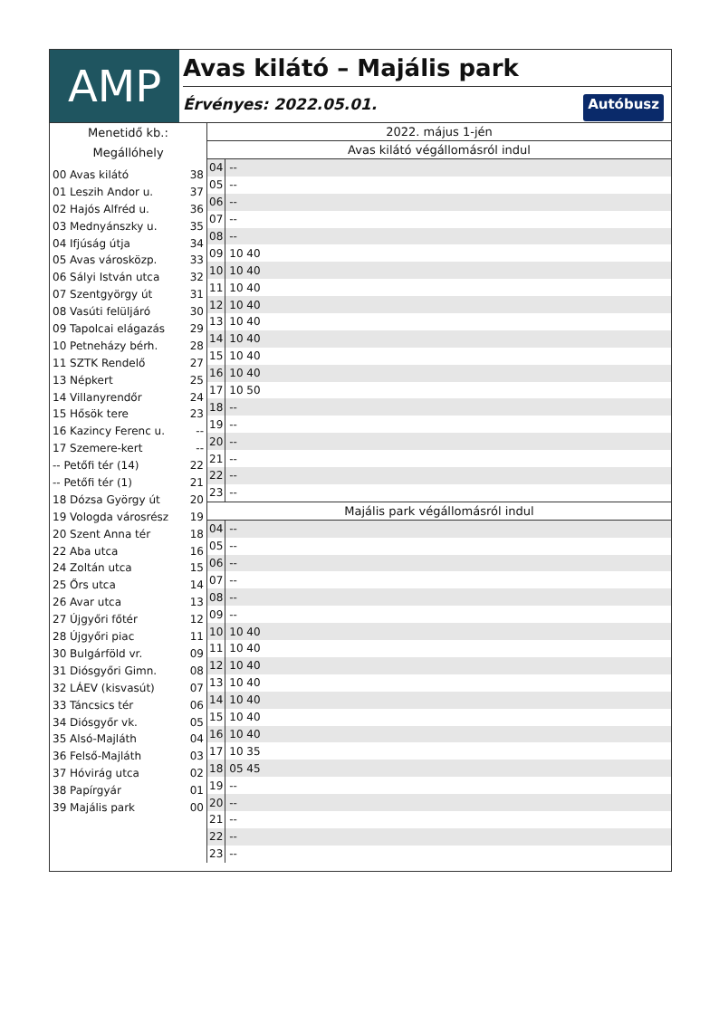AMP
Avas kilátó – Majális park
Érvényes: 2022.05.01. Autóbusz
Menetidő kb.:
Megállóhely
00 Avas kilátó 38
01 Leszih Andor u. 37
02 Hajós Alfréd u. 36
03 Mednyánszky u. 35
04 Ifjúság útja 34
05 Avas városközp. 33
06 Sályi István utca 32
07 Szentgyörgy út 31
08 Vasúti felüljáró 30
09 Tapolcai elágazás 29
10 Petneházy bérh. 28
11 SZTK Rendelő 27
13 Népkert 25
14 Villanyrendőr 24
15 Hősök tere 23
16 Kazincy Ferenc u. --
17 Szemere-kert --
-- Petőfi tér (14) 22
-- Petőfi tér (1) 21
18 Dózsa György út 20
19 Vologda városrész 19
20 Szent Anna tér 18
22 Aba utca 16
24 Zoltán utca 15
25 Őrs utca 14
26 Avar utca 13
27 Újgyőri főtér 12
28 Újgyőri piac 11
30 Bulgárföld vr. 09
31 Diósgyőri Gimn. 08
32 LÁEV (kisvasút) 07
33 Táncsics tér 06
34 Diósgyőr vk. 05
35 Alsó-Majláth 04
36 Felső-Majláth 03
37 Hóvirág utca 02
38 Papírgyár 01
39 Majális park 00
2022. május 1-jén
Avas kilátó végállomásról indul
| 04 | -- |
| 05 | -- |
| 06 | -- |
| 07 | -- |
| 08 | -- |
| 09 | 10 40 |
| 10 | 10 40 |
| 11 | 10 40 |
| 12 | 10 40 |
| 13 | 10 40 |
| 14 | 10 40 |
| 15 | 10 40 |
| 16 | 10 40 |
| 17 | 10 50 |
| 18 | -- |
| 19 | -- |
| 20 | -- |
| 21 | -- |
| 22 | -- |
| 23 | -- |
Majális park végállomásról indul
| 04 | -- |
| 05 | -- |
| 06 | -- |
| 07 | -- |
| 08 | -- |
| 09 | -- |
| 10 | 10 40 |
| 11 | 10 40 |
| 12 | 10 40 |
| 13 | 10 40 |
| 14 | 10 40 |
| 15 | 10 40 |
| 16 | 10 40 |
| 17 | 10 35 |
| 18 | 05 45 |
| 19 | -- |
| 20 | -- |
| 21 | -- |
| 22 | -- |
| 23 | -- |